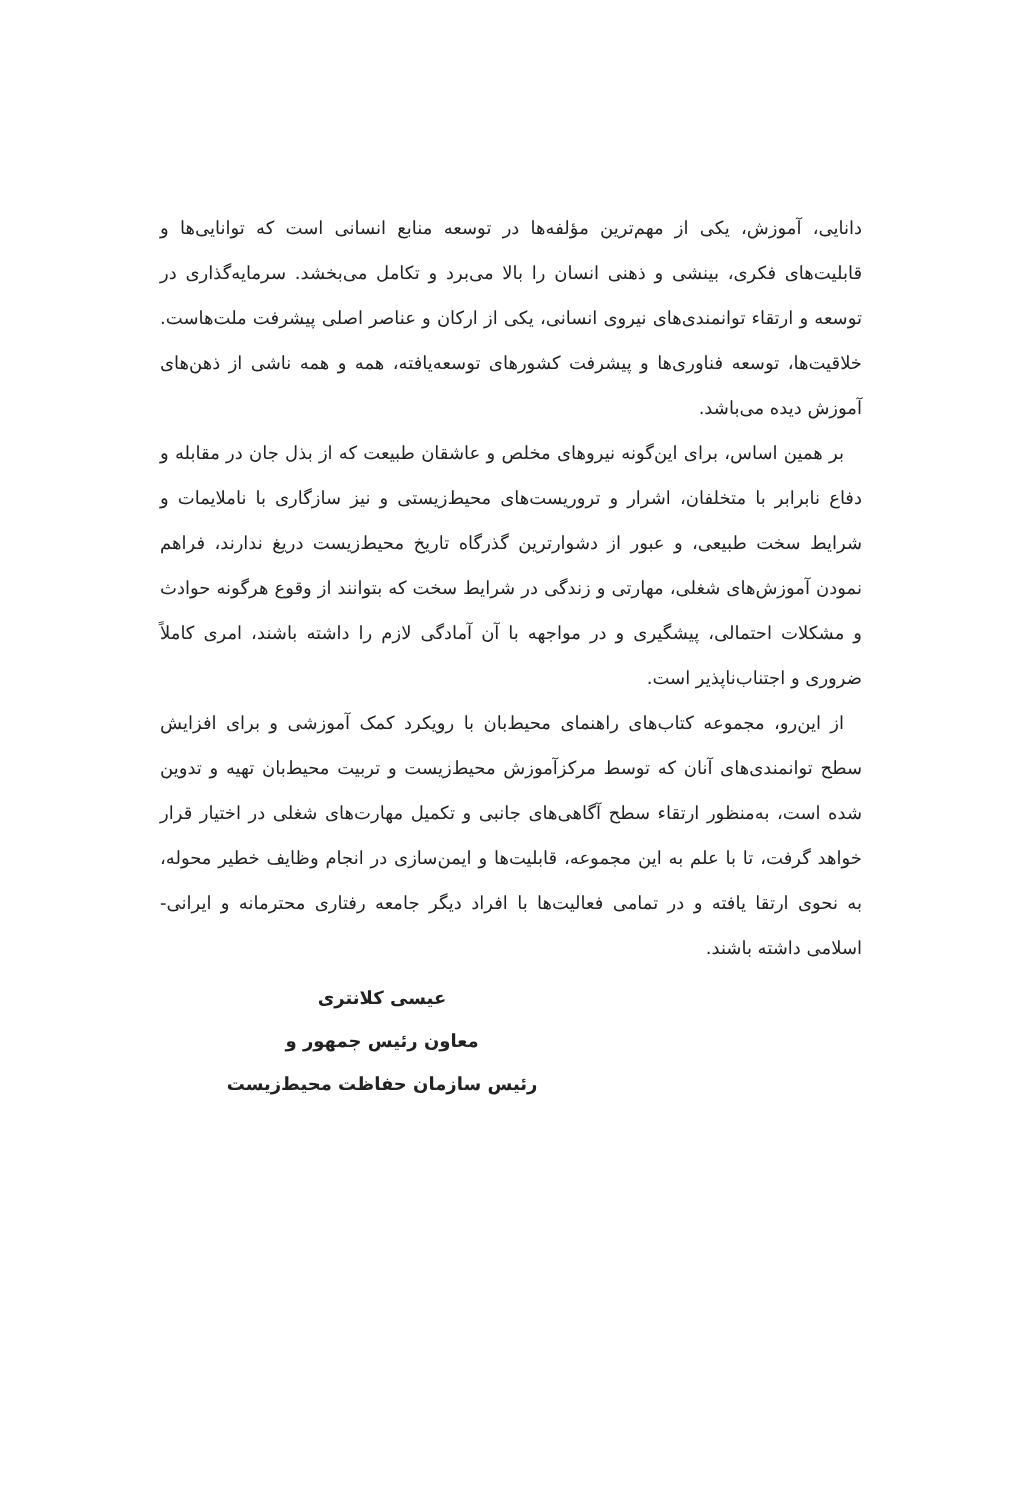دانایی، آموزش، یکی از مهم‌ترین مؤلفه‌ها در توسعه منابع انسانی است که توانایی‌ها و قابلیت‌های فکری، بینشی و ذهنی انسان را بالا می‌برد و تکامل می‌بخشد. سرمایه‌گذاری در توسعه و ارتقاء توانمندی‌های نیروی انسانی، یکی از ارکان و عناصر اصلی پیشرفت ملت‌هاست. خلاقیت‌ها، توسعه فناوری‌ها و پیشرفت کشورهای توسعه‌یافته، همه و همه ناشی از ذهن‌های آموزش دیده می‌باشد.
بر همین اساس، برای این‌گونه نیروهای مخلص و عاشقان طبیعت که از بذل جان در مقابله و دفاع نابرابر با متخلفان، اشرار و تروریست‌های محیط‌زیستی و نیز سازگاری با ناملایمات و شرایط سخت طبیعی، و عبور از دشوارترین گذرگاه تاریخ محیط‌زیست دریغ ندارند، فراهم نمودن آموزش‌های شغلی، مهارتی و زندگی در شرایط سخت که بتوانند از وقوع هرگونه حوادث و مشکلات احتمالی، پیشگیری و در مواجهه با آن آمادگی لازم را داشته باشند، امری کاملاً ضروری و اجتناب‌ناپذیر است.
از این‌رو، مجموعه کتاب‌های راهنمای محیط‌بان با رویکرد کمک آموزشی و برای افزایش سطح توانمندی‌های آنان که توسط مرکزآموزش محیط‌زیست و تربیت محیط‌بان تهیه و تدوین شده است، به‌منظور ارتقاء سطح آگاهی‌های جانبی و تکمیل مهارت‌های شغلی در اختیار قرار خواهد گرفت، تا با علم به این مجموعه، قابلیت‌ها و ایمن‌سازی در انجام وظایف خطیر محوله، به نحوی ارتقا یافته و در تمامی فعالیت‌ها با افراد دیگر جامعه رفتاری محترمانه و ایرانی- اسلامی داشته باشند.
عیسی کلانتری
معاون رئیس جمهور و
رئیس سازمان حفاظت محیط‌زیست